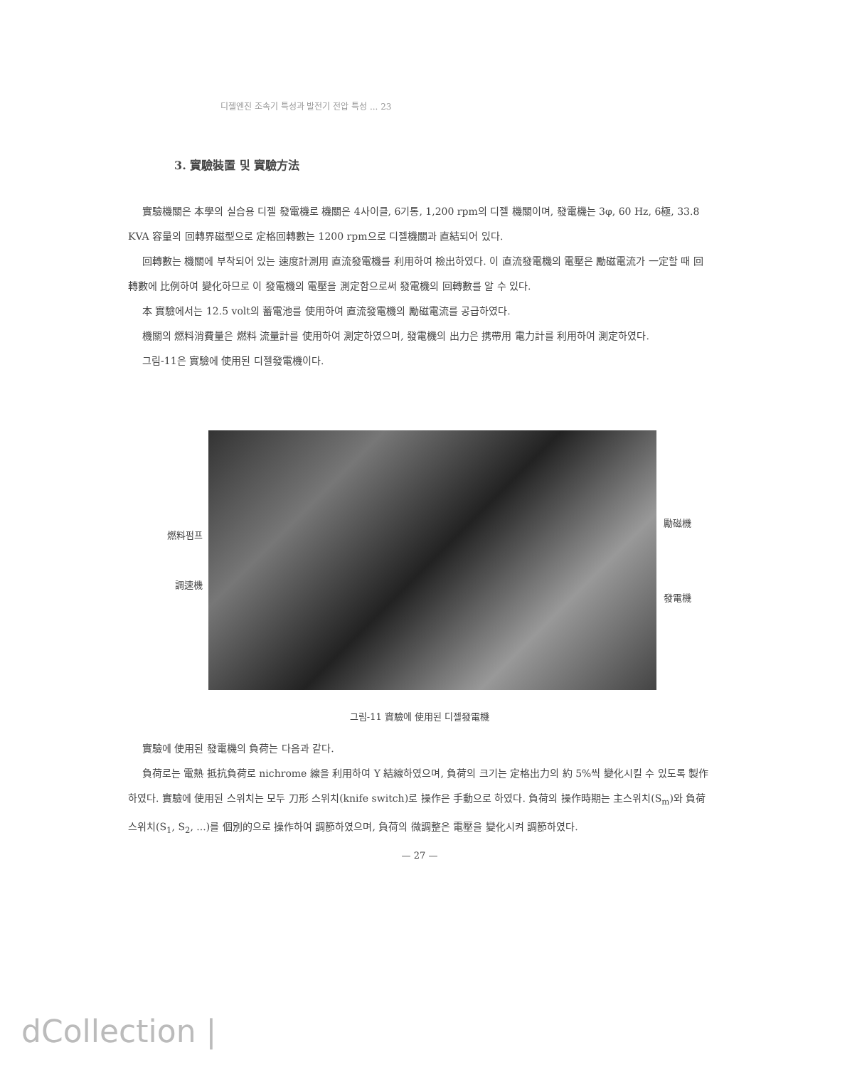디젤엔진 조속기 특성과 발전기 전압 특성 ... 23
3. 實驗裝置 및 實驗方法
實驗機關은 本學의 실습용 디젤 發電機로 機關은 4사이클, 6기통, 1,200 rpm의 디젤 機關이며, 發電機는 3φ, 60 Hz, 6極, 33.8 KVA 容量의 回轉界磁型으로 定格回轉數는 1200 rpm으로 디젤機關과 直結되어 있다.
回轉數는 機關에 부착되어 있는 速度計測用 直流發電機를 利用하여 檢出하였다. 이 直流發電機의 電壓은 勵磁電流가 一定할 때 回轉數에 比例하여 變化하므로 이 發電機의 電壓을 測定함으로써 發電機의 回轉數를 알 수 있다.
本 實驗에서는 12.5 volt의 蓄電池를 使用하여 直流發電機의 勵磁電流를 공급하였다.
機關의 燃料消費量은 燃料 流量計를 使用하여 測定하였으며, 發電機의 出力은 携帶用 電力計를 利用하여 測定하였다.
그림-11은 實驗에 使用된 디젤發電機이다.
燃料펌프
調速機
勵磁機
發電機
그림-11 實驗에 使用된 디젤發電機
實驗에 使用된 發電機의 負荷는 다음과 같다.
負荷로는 電熱 抵抗負荷로 nichrome 線을 利用하여 Y 結線하였으며, 負荷의 크기는 定格出力의 約 5%씩 變化시킬 수 있도록 製作하였다. 實驗에 使用된 스위치는 모두 刀形 스위치(knife switch)로 操作은 手動으로 하였다. 負荷의 操作時期는 主스위치(S<sub>m</sub>)와 負荷스위치(S<sub>1</sub>, S<sub>2</sub>, ...)를 個別的으로 操作하여 調節하였으며, 負荷의 微調整은 電壓을 變化시켜 調節하였다.
— 27 —
dCollection |